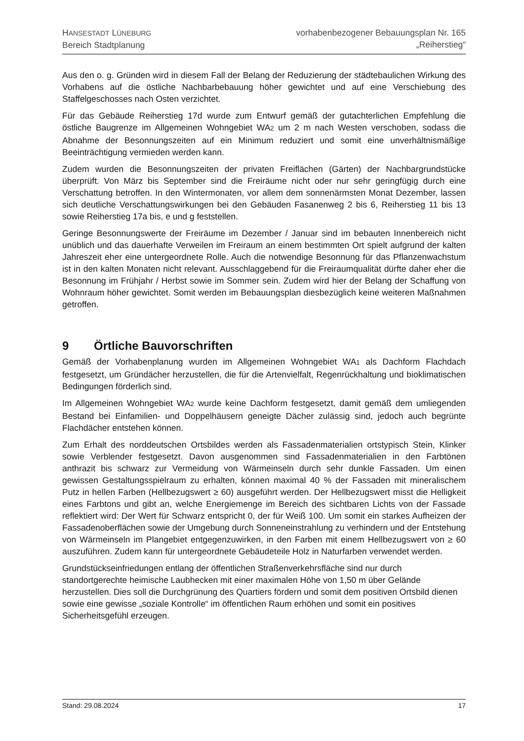HANSESTADT LÜNEBURG
Bereich Stadtplanung
vorhabenbezogener Bebauungsplan Nr. 165
„Reiherstieg“
Aus den o. g. Gründen wird in diesem Fall der Belang der Reduzierung der städtebaulichen Wirkung des Vorhabens auf die östliche Nachbarbebauung höher gewichtet und auf eine Verschiebung des Staffelgeschosses nach Osten verzichtet.
Für das Gebäude Reiherstieg 17d wurde zum Entwurf gemäß der gutachterlichen Empfehlung die östliche Baugrenze im Allgemeinen Wohngebiet WA2 um 2 m nach Westen verschoben, sodass die Abnahme der Besonnungszeiten auf ein Minimum reduziert und somit eine unverhältnismäßige Beeinträchtigung vermieden werden kann.
Zudem wurden die Besonnungszeiten der privaten Freiflächen (Gärten) der Nachbargrundstücke überprüft. Von März bis September sind die Freiräume nicht oder nur sehr geringfügig durch eine Verschattung betroffen. In den Wintermonaten, vor allem dem sonnenärmsten Monat Dezember, lassen sich deutliche Verschattungswirkungen bei den Gebäuden Fasanenweg 2 bis 6, Reiherstieg 11 bis 13 sowie Reiherstieg 17a bis, e und g feststellen.
Geringe Besonnungswerte der Freiräume im Dezember / Januar sind im bebauten Innenbereich nicht unüblich und das dauerhafte Verweilen im Freiraum an einem bestimmten Ort spielt aufgrund der kalten Jahreszeit eher eine untergeordnete Rolle. Auch die notwendige Besonnung für das Pflanzenwachstum ist in den kalten Monaten nicht relevant. Ausschlaggebend für die Freiraumqualität dürfte daher eher die Besonnung im Frühjahr / Herbst sowie im Sommer sein. Zudem wird hier der Belang der Schaffung von Wohnraum höher gewichtet. Somit werden im Bebauungsplan diesbezüglich keine weiteren Maßnahmen getroffen.
9 Örtliche Bauvorschriften
Gemäß der Vorhabenplanung wurden im Allgemeinen Wohngebiet WA1 als Dachform Flachdach festgesetzt, um Gründächer herzustellen, die für die Artenvielfalt, Regenrückhaltung und bioklimatischen Bedingungen förderlich sind.
Im Allgemeinen Wohngebiet WA2 wurde keine Dachform festgesetzt, damit gemäß dem umliegenden Bestand bei Einfamilien- und Doppelhäusern geneigte Dächer zulässig sind, jedoch auch begrünte Flachdächer entstehen können.
Zum Erhalt des norddeutschen Ortsbildes werden als Fassadenmaterialien ortstypisch Stein, Klinker sowie Verblender festgesetzt. Davon ausgenommen sind Fassadenmaterialien in den Farbtönen anthrazit bis schwarz zur Vermeidung von Wärmeinseln durch sehr dunkle Fassaden. Um einen gewissen Gestaltungsspielraum zu erhalten, können maximal 40 % der Fassaden mit mineralischem Putz in hellen Farben (Hellbezugswert ≥ 60) ausgeführt werden. Der Hellbezugswert misst die Helligkeit eines Farbtons und gibt an, welche Energiemenge im Bereich des sichtbaren Lichts von der Fassade reflektiert wird: Der Wert für Schwarz entspricht 0, der für Weiß 100. Um somit ein starkes Aufheizen der Fassadenoberflächen sowie der Umgebung durch Sonneneinstrahlung zu verhindern und der Entstehung von Wärmeinseln im Plangebiet entgegenzuwirken, in den Farben mit einem Hellbezugswert von ≥ 60 auszuführen. Zudem kann für untergeordnete Gebäudeteile Holz in Naturfarben verwendet werden.
Grundstückseinfriedungen entlang der öffentlichen Straßenverkehrsfläche sind nur durch standortgerechte heimische Laubhecken mit einer maximalen Höhe von 1,50 m über Gelände herzustellen. Dies soll die Durchgrünung des Quartiers fördern und somit dem positiven Ortsbild dienen sowie eine gewisse „soziale Kontrolle“ im öffentlichen Raum erhöhen und somit ein positives Sicherheitsgefühl erzeugen.
Stand: 29.08.2024 17